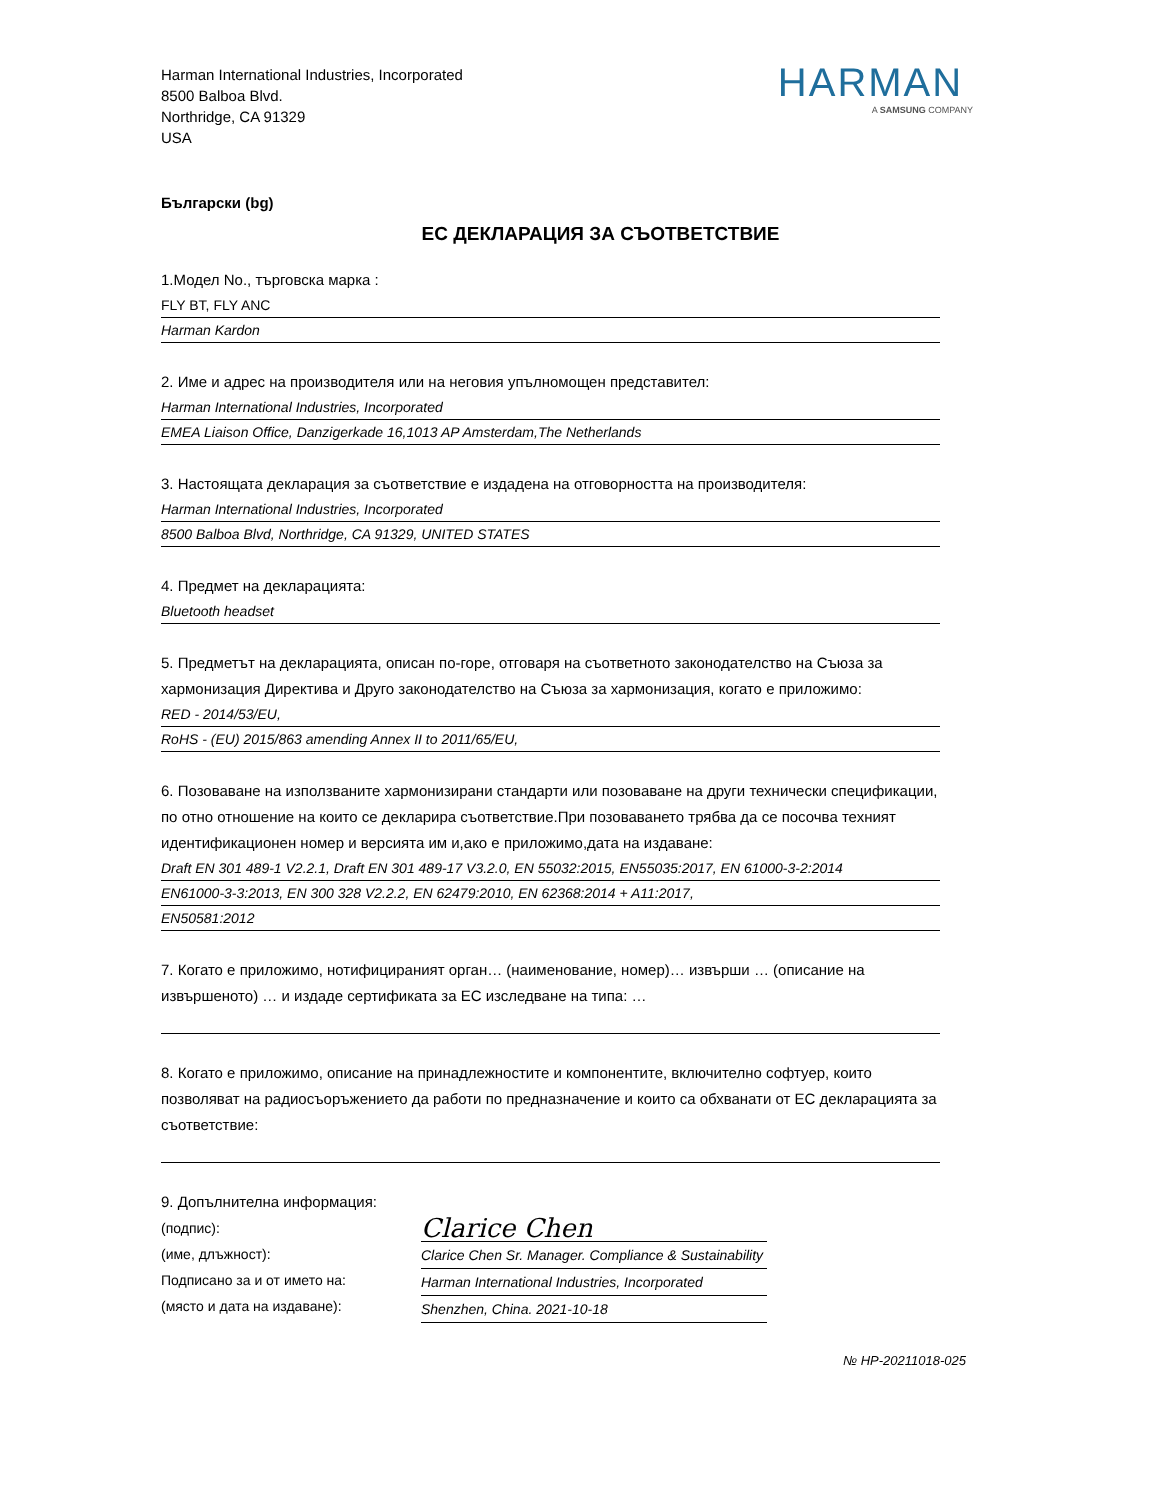Harman International Industries, Incorporated
8500 Balboa Blvd.
Northridge, CA 91329
USA
HARMAN
A SAMSUNG COMPANY
Български (bg)
ЕС ДЕКЛАРАЦИЯ ЗА СЪОТВЕТСТВИЕ
1.Модел No., търговска марка :
FLY BT, FLY ANC
Harman Kardon
2. Име и адрес на производителя или на неговия упълномощен представител:
Harman International Industries, Incorporated
EMEA Liaison Office, Danzigerkade 16,1013 AP Amsterdam,The Netherlands
3. Настоящата декларация за съответствие е издадена на отговорността на производителя:
Harman International Industries, Incorporated
8500 Balboa Blvd, Northridge, CA 91329, UNITED STATES
4. Предмет на декларацията:
Bluetooth headset
5. Предметът на декларацията, описан по-горе, отговаря на съответното законодателство на Съюза за хармонизация Директива и Друго законодателство на Съюза за хармонизация, когато е приложимо:
RED - 2014/53/EU,
RoHS - (EU) 2015/863 amending Annex II to 2011/65/EU,
6. Позоваване на използваните хармонизирани стандарти или позоваване на други технически спецификации, по отно отношение на които се декларира съответствие.При позоваването трябва да се посочва техният идентификационен номер и версията им и,ако е приложимо,дата на издаване:
Draft EN 301 489-1 V2.2.1, Draft EN 301 489-17 V3.2.0, EN 55032:2015, EN55035:2017, EN 61000-3-2:2014
EN61000-3-3:2013, EN 300 328 V2.2.2, EN 62479:2010, EN 62368:2014 + A11:2017,
EN50581:2012
7. Когато е приложимо, нотифицираният орган… (наименование, номер)… извърши … (описание на извършеното) … и издаде сертификата за ЕС изследване на типа: …
8. Когато е приложимо, описание на принадлежностите и компонентите, включително софтуер, които позволяват на радиосъоръжението да работи по предназначение и които са обхванати от ЕС декларацията за съответствие:
9. Допълнителна информация:
(подпис):
(име, длъжност):
Подписано за и от името на:
(място и дата на издаване):
Clarice Chen
Clarice Chen Sr. Manager. Compliance & Sustainability
Harman International Industries, Incorporated
Shenzhen, China. 2021-10-18
№ HP-20211018-025